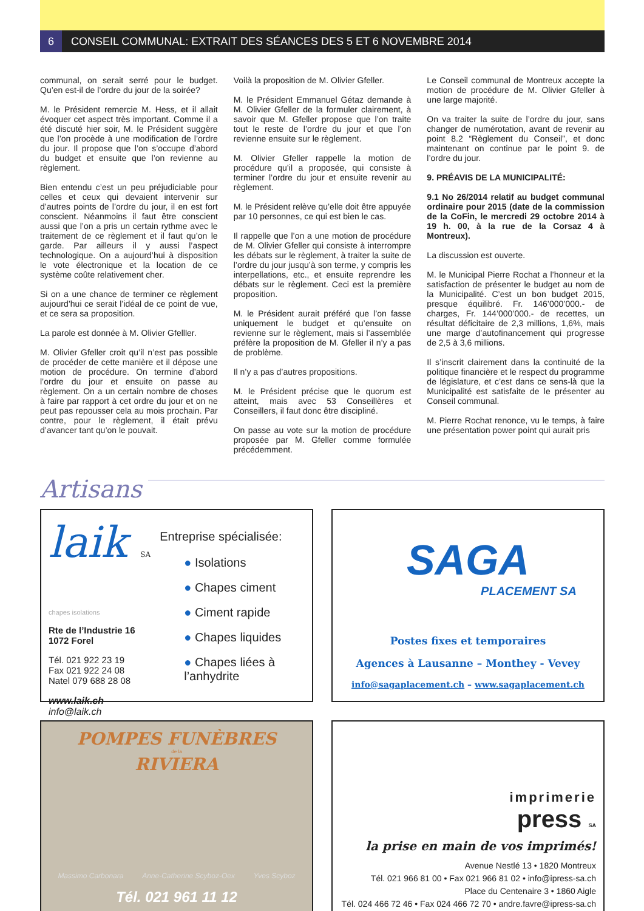6
CONSEIL COMMUNAL: EXTRAIT DES SÉANCES DES 5 ET 6 NOVEMBRE 2014
communal, on serait serré pour le budget. Qu’en est-il de l’ordre du jour de la soirée?
M. le Président remercie M. Hess, et il allait évoquer cet aspect très important. Comme il a été discuté hier soir, M. le Président suggère que l’on procède à une modification de l’ordre du jour. Il propose que l’on s’occupe d’abord du budget et ensuite que l’on revienne au règlement.
Bien entendu c’est un peu préjudiciable pour celles et ceux qui devaient intervenir sur d’autres points de l’ordre du jour, il en est fort conscient. Néanmoins il faut être conscient aussi que l’on a pris un certain rythme avec le traitement de ce règlement et il faut qu’on le garde. Par ailleurs il y aussi l’aspect technologique. On a aujourd’hui à disposition le vote électronique et la location de ce système coûte relativement cher.
Si on a une chance de terminer ce règlement aujourd’hui ce serait l’idéal de ce point de vue, et ce sera sa proposition.
La parole est donnée à M. Olivier Gfelller.
M. Olivier Gfeller croit qu’il n’est pas possible de procéder de cette manière et il dépose une motion de procédure. On termine d’abord l’ordre du jour et ensuite on passe au règlement. On a un certain nombre de choses à faire par rapport à cet ordre du jour et on ne peut pas repousser cela au mois prochain. Par contre, pour le règlement, il était prévu d’avancer tant qu’on le pouvait.
Voilà la proposition de M. Olivier Gfeller.
M. le Président Emmanuel Gétaz demande à M. Olivier Gfeller de la formuler clairement, à savoir que M. Gfeller propose que l’on traite tout le reste de l’ordre du jour et que l’on revienne ensuite sur le règlement.
M. Olivier Gfeller rappelle la motion de procédure qu’il a proposée, qui consiste à terminer l’ordre du jour et ensuite revenir au règlement.
M. le Président relève qu’elle doit être appuyée par 10 personnes, ce qui est bien le cas.
Il rappelle que l’on a une motion de procédure de M. Olivier Gfeller qui consiste à interrompre les débats sur le règlement, à traiter la suite de l’ordre du jour jusqu’à son terme, y compris les interpellations, etc., et ensuite reprendre les débats sur le règlement. Ceci est la première proposition.
M. le Président aurait préféré que l’on fasse uniquement le budget et qu’ensuite on revienne sur le règlement, mais si l’assemblée préfère la proposition de M. Gfeller il n’y a pas de problème.
Il n’y a pas d’autres propositions.
M. le Président précise que le quorum est atteint, mais avec 53 Conseillères et Conseillers, il faut donc être discipliné.
On passe au vote sur la motion de procédure proposée par M. Gfeller comme formulée précédemment.
Le Conseil communal de Montreux accepte la motion de procédure de M. Olivier Gfeller à une large majorité.
On va traiter la suite de l’ordre du jour, sans changer de numérotation, avant de revenir au point 8.2 “Règlement du Conseil”, et donc maintenant on continue par le point 9. de l’ordre du jour.
9. PRÉAVIS DE LA MUNICIPALITÉ:
9.1 No 26/2014 relatif au budget communal ordinaire pour 2015 (date de la commission de la CoFin, le mercredi 29 octobre 2014 à 19 h. 00, à la rue de la Corsaz 4 à Montreux).
La discussion est ouverte.
M. le Municipal Pierre Rochat a l’honneur et la satisfaction de présenter le budget au nom de la Municipalité. C’est un bon budget 2015, presque équilibré. Fr. 146’000’000.- de charges, Fr. 144’000’000.- de recettes, un résultat déficitaire de 2,3 millions, 1,6%, mais une marge d’autofinancement qui progresse de 2,5 à 3,6 millions.
Il s’inscrit clairement dans la continuité de la politique financière et le respect du programme de législature, et c’est dans ce sens-là que la Municipalité est satisfaite de le présenter au Conseil communal.
M. Pierre Rochat renonce, vu le temps, à faire une présentation power point qui aurait pris
Artisans
laik SA
chapes isolations
Rte de l’Industrie 16
1072 Forel
Tél. 021 922 23 19
Fax 021 922 24 08
Natel 079 688 28 08
www.laik.ch - info@laik.ch
Entreprise spécialisée:
● Isolations
● Chapes ciment
● Ciment rapide
● Chapes liquides
● Chapes liées à l’anhydrite
SAGA
PLACEMENT SA
Postes fixes et temporaires
Agences à Lausanne – Monthey - Vevey
info@sagaplacement.ch – www.sagaplacement.ch
POMPES FUNÈBRES
de la
RIVIERA
Massimo Carbonara Anne-Catherine Scyboz-Oex Yves Scyboz
Tél. 021 961 11 12
imprimerie
press SA
la prise en main de vos imprimés!
Avenue Nestlé 13 • 1820 Montreux
Tél. 021 966 81 00 • Fax 021 966 81 02 • info@ipress-sa.ch
Place du Centenaire 3 • 1860 Aigle
Tél. 024 466 72 46 • Fax 024 466 72 70 • andre.favre@ipress-sa.ch